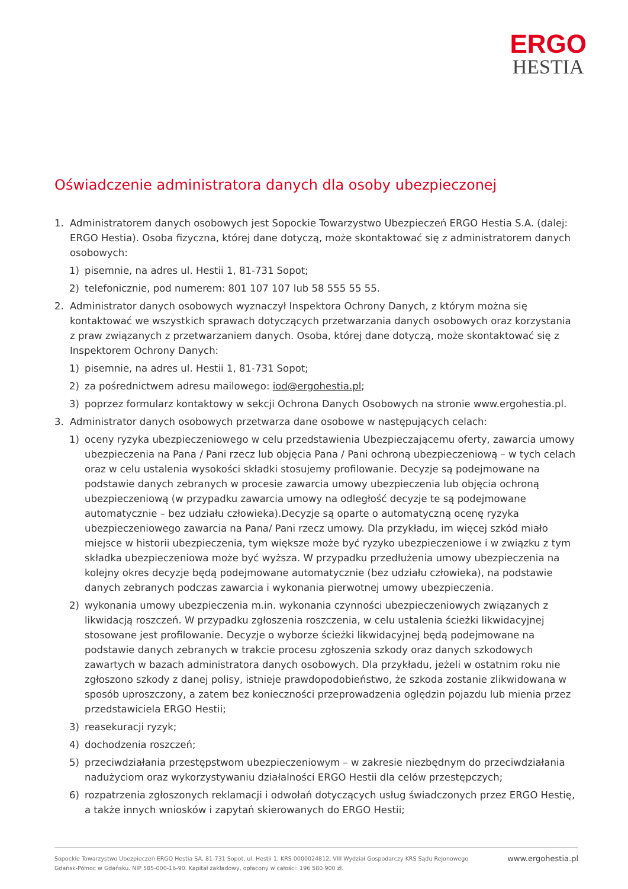ERGO
HESTIA
Oświadczenie administratora danych dla osoby ubezpieczonej
1. Administratorem danych osobowych jest Sopockie Towarzystwo Ubezpieczeń ERGO Hestia S.A. (dalej: ERGO Hestia). Osoba fizyczna, której dane dotyczą, może skontaktować się z administratorem danych osobowych:
1) pisemnie, na adres ul. Hestii 1, 81-731 Sopot;
2) telefonicznie, pod numerem: 801 107 107 lub 58 555 55 55.
2. Administrator danych osobowych wyznaczył Inspektora Ochrony Danych, z którym można się kontaktować we wszystkich sprawach dotyczących przetwarzania danych osobowych oraz korzystania z praw związanych z przetwarzaniem danych. Osoba, której dane dotyczą, może skontaktować się z Inspektorem Ochrony Danych:
1) pisemnie, na adres ul. Hestii 1, 81-731 Sopot;
2) za pośrednictwem adresu mailowego: iod@ergohestia.pl;
3) poprzez formularz kontaktowy w sekcji Ochrona Danych Osobowych na stronie www.ergohestia.pl.
3. Administrator danych osobowych przetwarza dane osobowe w następujących celach:
1) oceny ryzyka ubezpieczeniowego w celu przedstawienia Ubezpieczającemu oferty, zawarcia umowy ubezpieczenia na Pana / Pani rzecz lub objęcia Pana / Pani ochroną ubezpieczeniową – w tych celach oraz w celu ustalenia wysokości składki stosujemy profilowanie. Decyzje są podejmowane na podstawie danych zebranych w procesie zawarcia umowy ubezpieczenia lub objęcia ochroną ubezpieczeniową (w przypadku zawarcia umowy na odległość decyzje te są podejmowane automatycznie – bez udziału człowieka).Decyzje są oparte o automatyczną ocenę ryzyka ubezpieczeniowego zawarcia na Pana/ Pani rzecz umowy. Dla przykładu, im więcej szkód miało miejsce w historii ubezpieczenia, tym większe może być ryzyko ubezpieczeniowe i w związku z tym składka ubezpieczeniowa może być wyższa. W przypadku przedłużenia umowy ubezpieczenia na kolejny okres decyzje będą podejmowane automatycznie (bez udziału człowieka), na podstawie danych zebranych podczas zawarcia i wykonania pierwotnej umowy ubezpieczenia.
2) wykonania umowy ubezpieczenia m.in. wykonania czynności ubezpieczeniowych związanych z likwidacją roszczeń. W przypadku zgłoszenia roszczenia, w celu ustalenia ścieżki likwidacyjnej stosowane jest profilowanie. Decyzje o wyborze ścieżki likwidacyjnej będą podejmowane na podstawie danych zebranych w trakcie procesu zgłoszenia szkody oraz danych szkodowych zawartych w bazach administratora danych osobowych. Dla przykładu, jeżeli w ostatnim roku nie zgłoszono szkody z danej polisy, istnieje prawdopodobieństwo, że szkoda zostanie zlikwidowana w sposób uproszczony, a zatem bez konieczności przeprowadzenia oględzin pojazdu lub mienia przez przedstawiciela ERGO Hestii;
3) reasekuracji ryzyk;
4) dochodzenia roszczeń;
5) przeciwdziałania przestępstwom ubezpieczeniowym – w zakresie niezbędnym do przeciwdziałania nadużyciom oraz wykorzystywaniu działalności ERGO Hestii dla celów przestępczych;
6) rozpatrzenia zgłoszonych reklamacji i odwołań dotyczących usług świadczonych przez ERGO Hestię, a także innych wniosków i zapytań skierowanych do ERGO Hestii;
Sopockie Towarzystwo Ubezpieczeń ERGO Hestia SA, 81-731 Sopot, ul. Hestii 1. KRS 0000024812, VIII Wydział Gospodarczy KRS Sądu Rejonowego
Gdańsk-Północ w Gdańsku. NIP 585-000-16-90. Kapitał zakładowy, opłacony w całości: 196 580 900 zł. www.ergohestia.pl